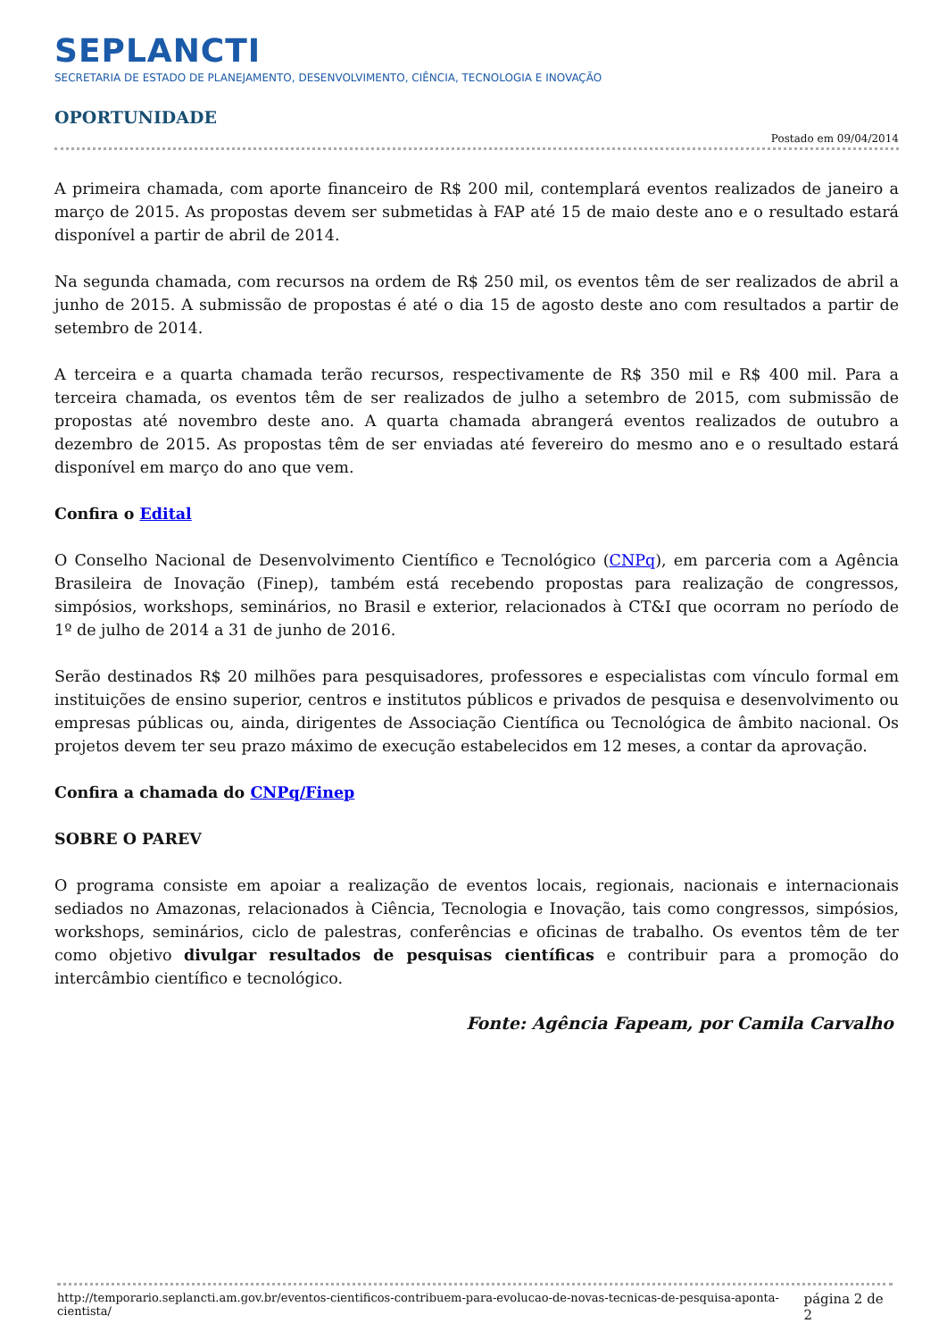SEPLANCTI
SECRETARIA DE ESTADO DE PLANEJAMENTO, DESENVOLVIMENTO, CIÊNCIA, TECNOLOGIA E INOVAÇÃO
OPORTUNIDADE
Postado em 09/04/2014
A primeira chamada, com aporte financeiro de R$ 200 mil, contemplará eventos realizados de janeiro a março de 2015. As propostas devem ser submetidas à FAP até 15 de maio deste ano e o resultado estará disponível a partir de abril de 2014.
Na segunda chamada, com recursos na ordem de R$ 250 mil, os eventos têm de ser realizados de abril a junho de 2015. A submissão de propostas é até o dia 15 de agosto deste ano com resultados a partir de setembro de 2014.
A terceira e a quarta chamada terão recursos, respectivamente de R$ 350 mil e R$ 400 mil. Para a terceira chamada, os eventos têm de ser realizados de julho a setembro de 2015, com submissão de propostas até novembro deste ano. A quarta chamada abrangerá eventos realizados de outubro a dezembro de 2015. As propostas têm de ser enviadas até fevereiro do mesmo ano e o resultado estará disponível em março do ano que vem.
Confira o Edital
O Conselho Nacional de Desenvolvimento Científico e Tecnológico (CNPq), em parceria com a Agência Brasileira de Inovação (Finep), também está recebendo propostas para realização de congressos, simpósios, workshops, seminários, no Brasil e exterior, relacionados à CT&I que ocorram no período de 1º de julho de 2014 a 31 de junho de 2016.
Serão destinados R$ 20 milhões para pesquisadores, professores e especialistas com vínculo formal em instituições de ensino superior, centros e institutos públicos e privados de pesquisa e desenvolvimento ou empresas públicas ou, ainda, dirigentes de Associação Científica ou Tecnológica de âmbito nacional. Os projetos devem ter seu prazo máximo de execução estabelecidos em 12 meses, a contar da aprovação.
Confira a chamada do CNPq/Finep
SOBRE O PAREV
O programa consiste em apoiar a realização de eventos locais, regionais, nacionais e internacionais sediados no Amazonas, relacionados à Ciência, Tecnologia e Inovação, tais como congressos, simpósios, workshops, seminários, ciclo de palestras, conferências e oficinas de trabalho. Os eventos têm de ter como objetivo divulgar resultados de pesquisas científicas e contribuir para a promoção do intercâmbio científico e tecnológico.
Fonte: Agência Fapeam, por Camila Carvalho
http://temporario.seplancti.am.gov.br/eventos-cientificos-contribuem-para-evolucao-de-novas-tecnicas-de-pesquisa-aponta-cientista/ página 2 de 2